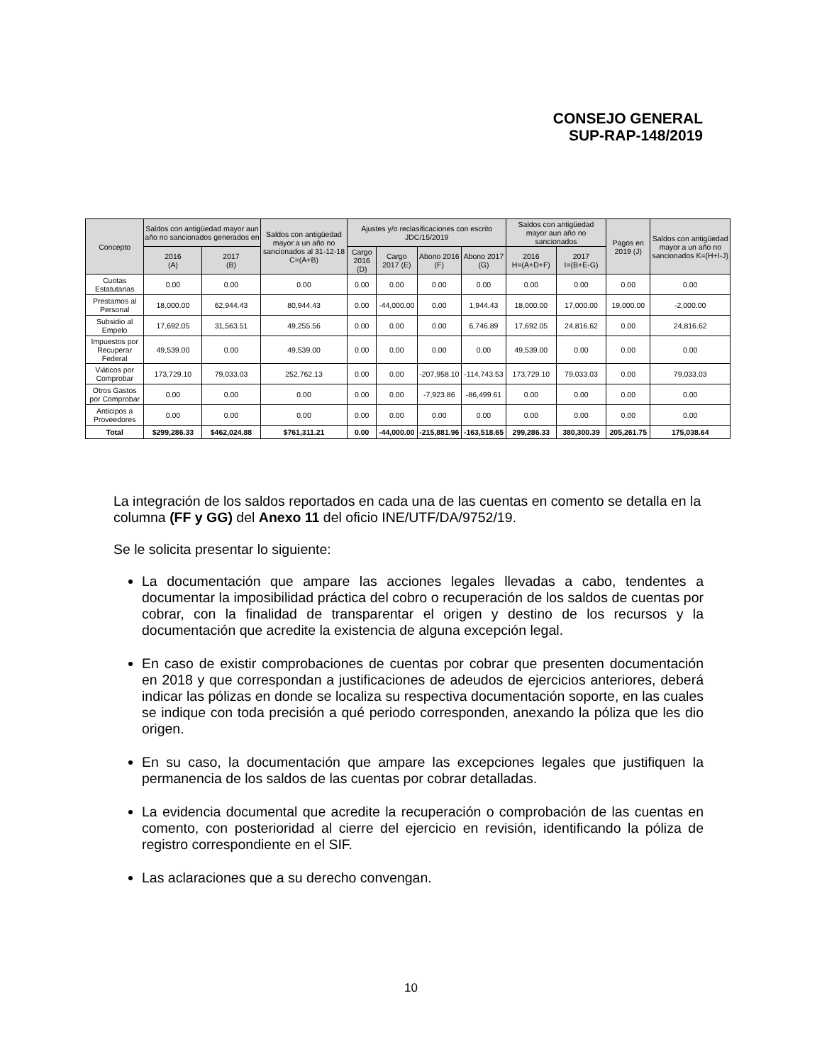CONSEJO GENERAL
SUP-RAP-148/2019
| Concepto | Saldos con antigüedad mayor aun año no sancionados generados en | | Saldos con antigüedad mayor a un año no sancionados al 31-12-18 C=(A+B) | Ajustes y/o reclasificaciones con escrito JDC/15/2019 | | | | Saldos con antigüedad mayor aun año no sancionados | | Pagos en 2019 (J) | Saldos con antigüedad mayor a un año no sancionados K=(H+I-J) |
| --- | --- | --- | --- | --- | --- | --- | --- | --- | --- | --- | --- |
| | 2016 (A) | 2017 (B) | | Cargo 2016 (D) | Cargo 2017 (E) | Abono 2016 (F) | Abono 2017 (G) | 2016 H=(A+D+F) | 2017 I=(B+E-G) | | |
| Cuotas Estatutarias | 0.00 | 0.00 | 0.00 | 0.00 | 0.00 | 0.00 | 0.00 | 0.00 | 0.00 | 0.00 | 0.00 |
| Prestamos al Personal | 18,000.00 | 62,944.43 | 80,944.43 | 0.00 | -44,000.00 | 0.00 | 1,944.43 | 18,000.00 | 17,000.00 | 19,000.00 | -2,000.00 |
| Subsidio al Empelo | 17,692.05 | 31,563.51 | 49,255.56 | 0.00 | 0.00 | 0.00 | 6,746.89 | 17,692.05 | 24,816.62 | 0.00 | 24,816.62 |
| Impuestos por Recuperar Federal | 49,539.00 | 0.00 | 49,539.00 | 0.00 | 0.00 | 0.00 | 0.00 | 49,539.00 | 0.00 | 0.00 | 0.00 |
| Viáticos por Comprobar | 173,729.10 | 79,033.03 | 252,762.13 | 0.00 | 0.00 | -207,958.10 | -114,743.53 | 173,729.10 | 79,033.03 | 0.00 | 79,033.03 |
| Otros Gastos por Comprobar | 0.00 | 0.00 | 0.00 | 0.00 | 0.00 | -7,923.86 | -86,499.61 | 0.00 | 0.00 | 0.00 | 0.00 |
| Anticipos a Proveedores | 0.00 | 0.00 | 0.00 | 0.00 | 0.00 | 0.00 | 0.00 | 0.00 | 0.00 | 0.00 | 0.00 |
| Total | $299,286.33 | $462,024.88 | $761,311.21 | 0.00 | -44,000.00 | -215,881.96 | -163,518.65 | 299,286.33 | 380,300.39 | 205,261.75 | 175,038.64 |
La integración de los saldos reportados en cada una de las cuentas en comento se detalla en la columna (FF y GG) del Anexo 11 del oficio INE/UTF/DA/9752/19.
Se le solicita presentar lo siguiente:
La documentación que ampare las acciones legales llevadas a cabo, tendentes a documentar la imposibilidad práctica del cobro o recuperación de los saldos de cuentas por cobrar, con la finalidad de transparentar el origen y destino de los recursos y la documentación que acredite la existencia de alguna excepción legal.
En caso de existir comprobaciones de cuentas por cobrar que presenten documentación en 2018 y que correspondan a justificaciones de adeudos de ejercicios anteriores, deberá indicar las pólizas en donde se localiza su respectiva documentación soporte, en las cuales se indique con toda precisión a qué periodo corresponden, anexando la póliza que les dio origen.
En su caso, la documentación que ampare las excepciones legales que justifiquen la permanencia de los saldos de las cuentas por cobrar detalladas.
La evidencia documental que acredite la recuperación o comprobación de las cuentas en comento, con posterioridad al cierre del ejercicio en revisión, identificando la póliza de registro correspondiente en el SIF.
Las aclaraciones que a su derecho convengan.
10